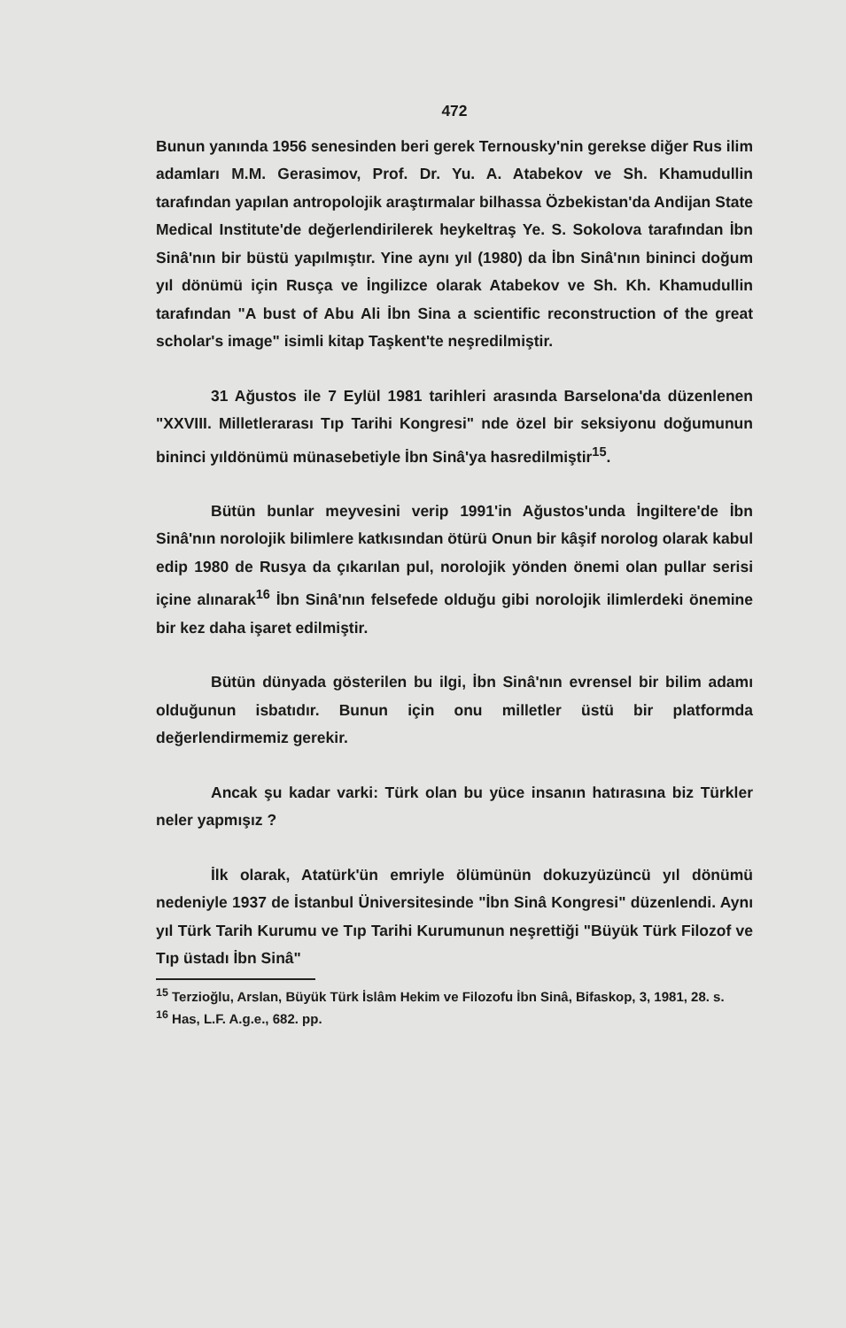472
Bunun yanında 1956 senesinden beri gerek Ternousky'nin gerekse diğer Rus ilim adamları M.M. Gerasimov, Prof. Dr. Yu. A. Atabekov ve Sh. Khamudullin tarafından yapılan antropolojik araştırmalar bilhassa Özbekistan'da Andijan State Medical Institute'de değerlendirilerek heykeltraş Ye. S. Sokolova tarafından İbn Sinâ'nın bir büstü yapılmıştır. Yine aynı yıl (1980) da İbn Sinâ'nın bininci doğum yıl dönümü için Rusça ve İngilizce olarak Atabekov ve Sh. Kh. Khamudullin tarafından "A bust of Abu Ali İbn Sina a scientific reconstruction of the great scholar's image" isimli kitap Taşkent'te neşredilmiştir.
31 Ağustos ile 7 Eylül 1981 tarihleri arasında Barselona'da düzenlenen "XXVIII. Milletlerarası Tıp Tarihi Kongresi" nde özel bir seksiyonu doğumunun bininci yıldönümü münasebetiyle İbn Sinâ'ya hasredilmiştir<sup>15</sup>.
Bütün bunlar meyvesini verip 1991'in Ağustos'unda İngiltere'de İbn Sinâ'nın norolojik bilimlere katkısından ötürü Onun bir kâşif norolog olarak kabul edip 1980 de Rusya da çıkarılan pul, norolojik yönden önemi olan pullar serisi içine alınarak<sup>16</sup> İbn Sinâ'nın felsefede olduğu gibi norolojik ilimlerdeki önemine bir kez daha işaret edilmiştir.
Bütün dünyada gösterilen bu ilgi, İbn Sinâ'nın evrensel bir bilim adamı olduğunun isbatıdır. Bunun için onu milletler üstü bir platformda değerlendirmemiz gerekir.
Ancak şu kadar varki: Türk olan bu yüce insanın hatırasına biz Türkler neler yapmışız ?
İlk olarak, Atatürk'ün emriyle ölümünün dokuzyüzüncü yıl dönümü nedeniyle 1937 de İstanbul Üniversitesinde "İbn Sinâ Kongresi" düzenlendi. Aynı yıl Türk Tarih Kurumu ve Tıp Tarihi Kurumunun neşrettiği "Büyük Türk Filozof ve Tıp üstadı İbn Sinâ"
<sup>15</sup> Terzioğlu, Arslan, Büyük Türk İslâm Hekim ve Filozofu İbn Sinâ, Bifaskop, 3, 1981, 28. s.
<sup>16</sup> Has, L.F. A.g.e., 682. pp.